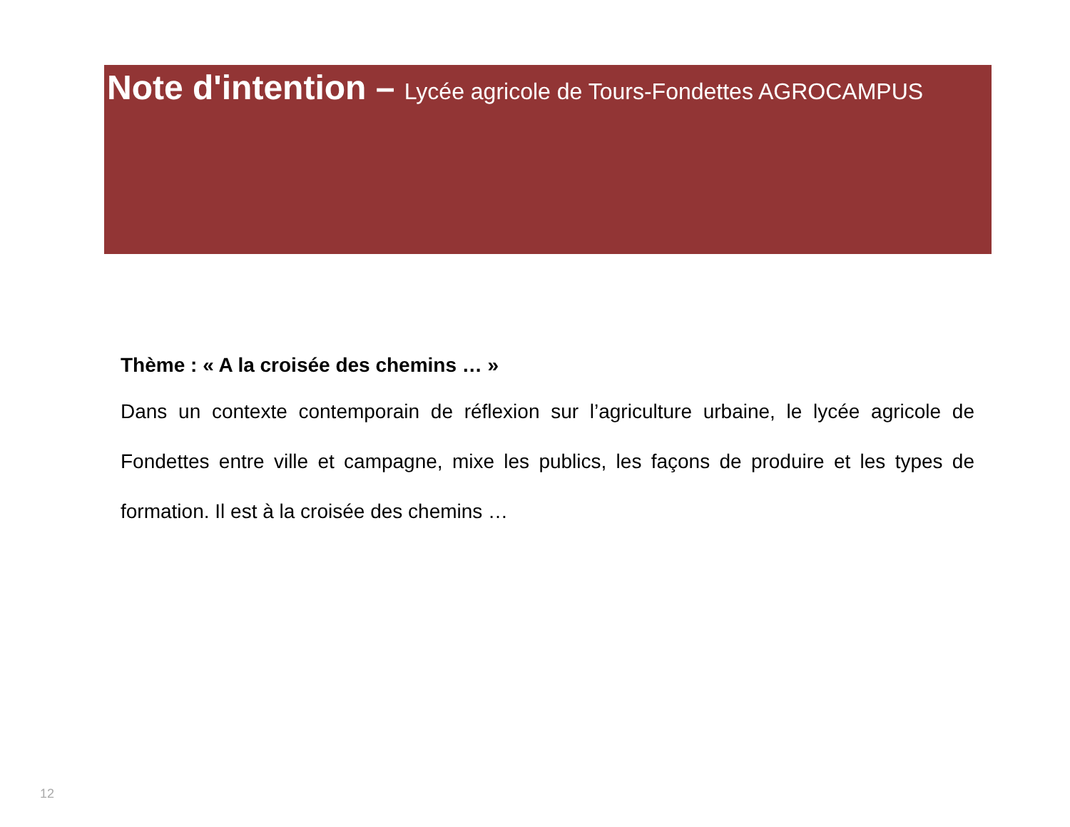Note d'intention – Lycée agricole de Tours-Fondettes AGROCAMPUS
Thème : « A la croisée des chemins … »
Dans un contexte contemporain de réflexion sur l’agriculture urbaine, le lycée agricole de Fondettes entre ville et campagne, mixe les publics, les façons de produire et les types de formation. Il est à la croisée des chemins …
12